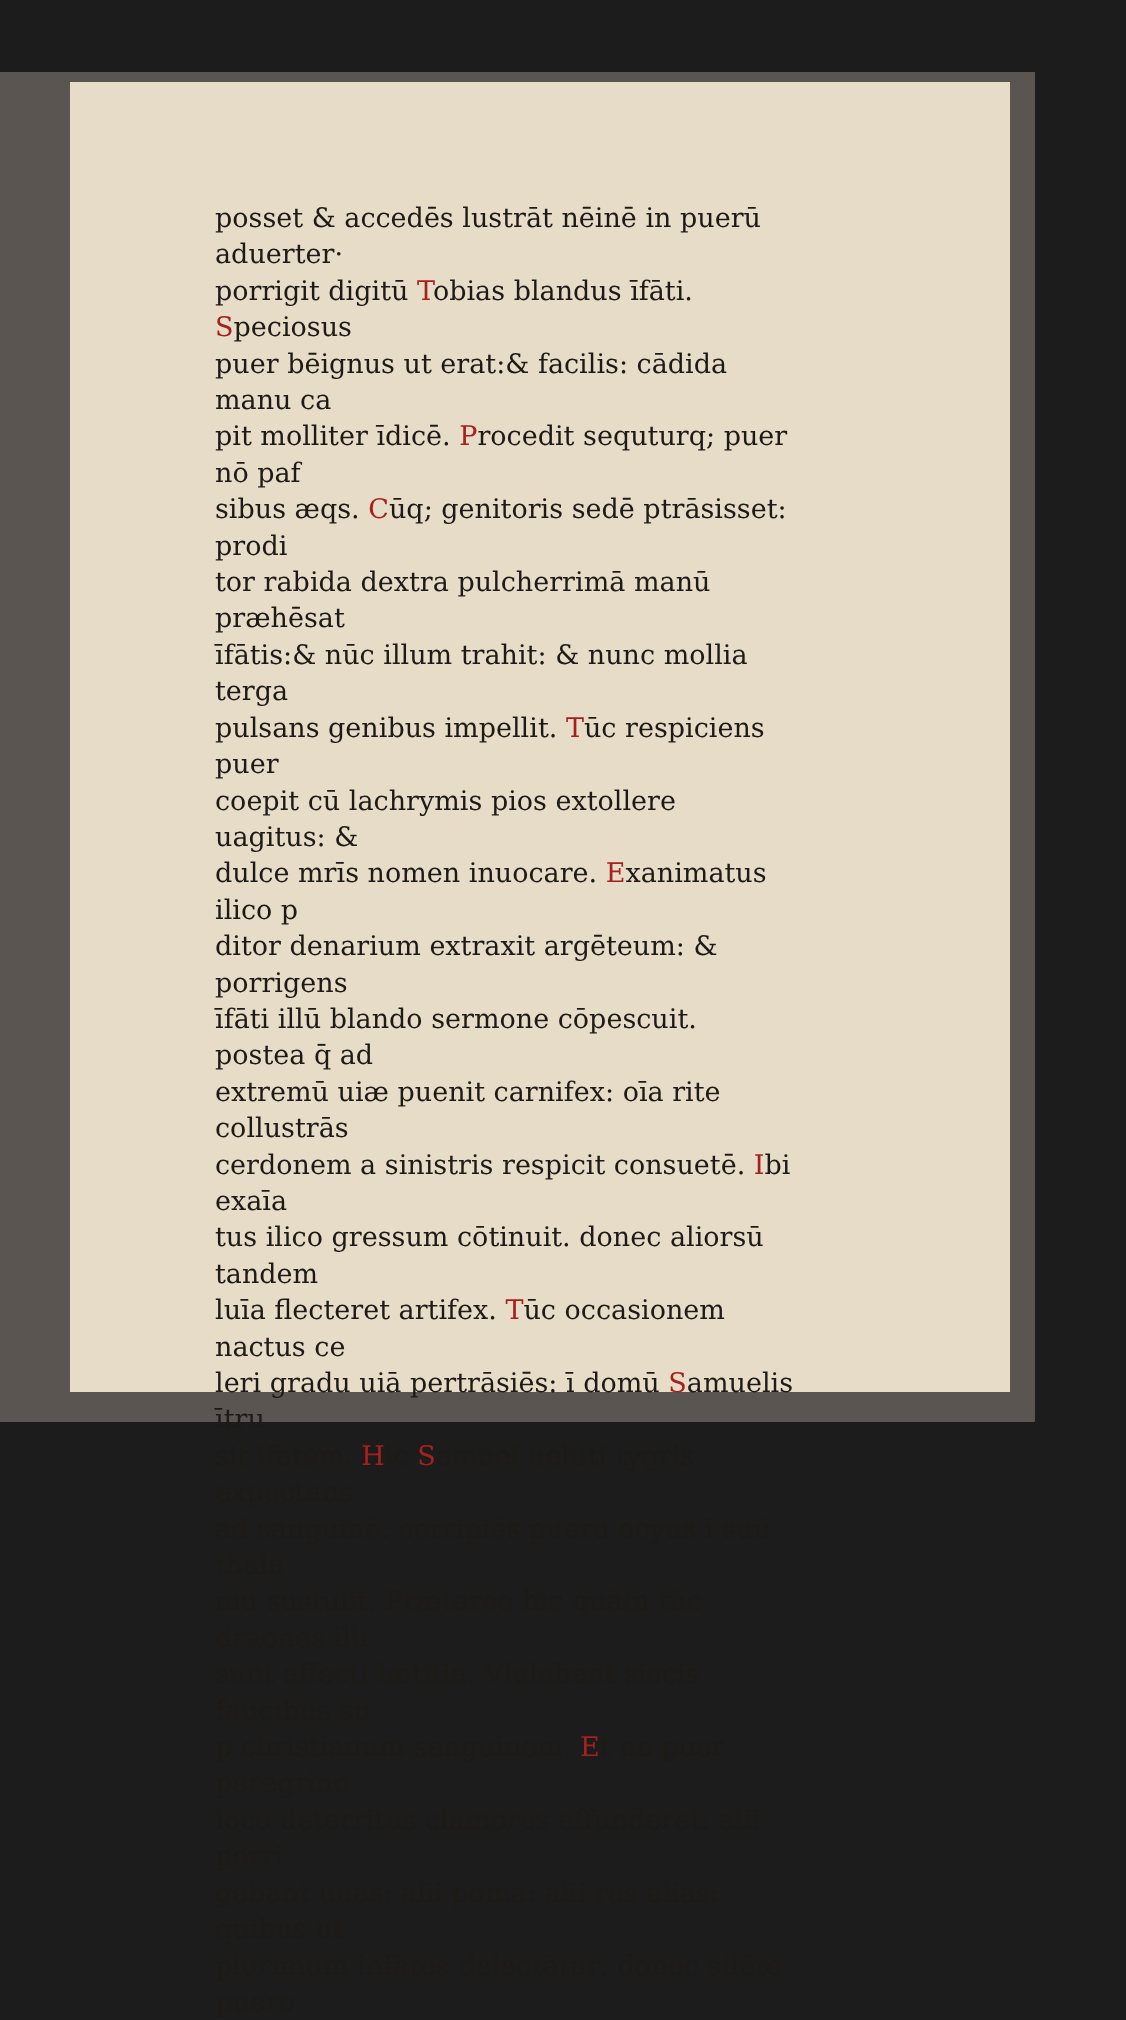posset & accedēs lustrāt nēinē in puerū aduerter·
porrigit digitū Tobias blandus īfāti. Speciosus
puer bēignus ut erat:& facilis: cādida manu ca
pit molliter īdicē. Procedit sequturq; puer nō paf
sibus æqs. Cūq; genitoris sedē ptrāsisset: prodi
tor rabida dextra pulcherrimā manū præhēsat
īfātis:& nūc illum trahit: & nunc mollia terga
pulsans genibus impellit. Tūc respiciens puer
coepit cū lachrymis pios extollere uagitus: &
dulce mrīs nomen inuocare. Exanimatus ilico p
ditor denarium extraxit argēteum: & porrigens
īfāti illū blando sermone cōpescuit. postea q̄ ad
extremū uiæ puenit carnifex: oīa rite collustrās
cerdonem a sinistris respicit consuetē. Ibi exaīa
tus ilico gressum cōtinuit. donec aliorsū tandem
luīa flecteret artifex. Tūc occasionem nactus ce
leri gradu uiā pertrāsiēs: ī domū Samuelis ītru
sit īfātem. Hic Samuel ueluti tygris expectans
ad sanguinē: corripiēs puerū ocyus ī suū thala
mū sustulit. Prætereo hic quāta tūc draones illi
sunt affecti lætitia. Vlulabant siccis faucibus su
p christianum sanguinem. Et ne puer peregrino
loco deterritus clamores effunderet: alii porri
gebant uuas: alii poma: alii res alias: quibus ut
plurimum infātes delectātur: donec silēte puero